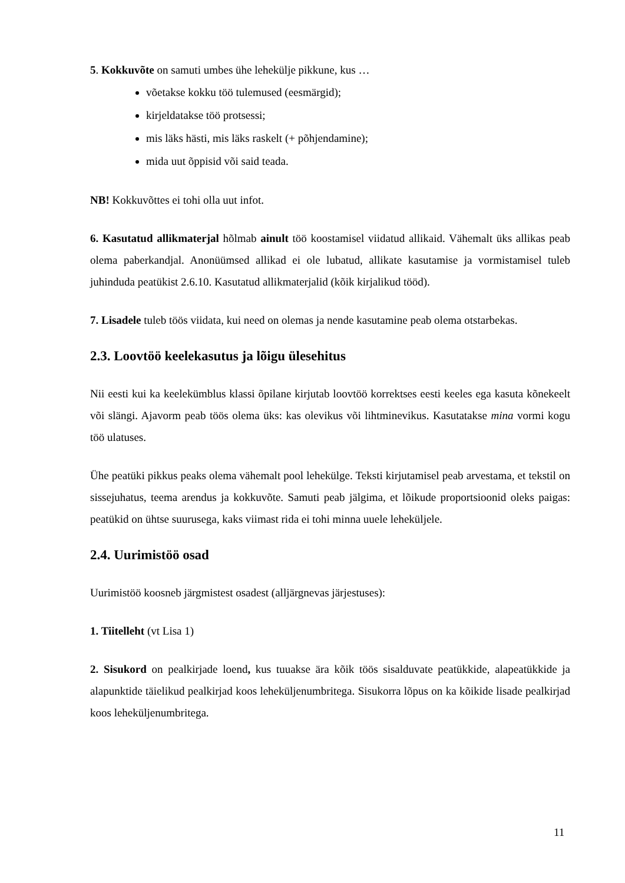5. Kokkuvõte on samuti umbes ühe lehekülje pikkune, kus …
võetakse kokku töö tulemused (eesmärgid);
kirjeldatakse töö protsessi;
mis läks hästi, mis läks raskelt (+ põhjendamine);
mida uut õppisid või said teada.
NB! Kokkuvõttes ei tohi olla uut infot.
6. Kasutatud allikmaterjal hõlmab ainult töö koostamisel viidatud allikaid. Vähemalt üks allikas peab olema paberkandjal. Anonüümsed allikad ei ole lubatud, allikate kasutamise ja vormistamisel tuleb juhinduda peatükist 2.6.10. Kasutatud allikmaterjalid (kõik kirjalikud tööd).
7. Lisadele tuleb töös viidata, kui need on olemas ja nende kasutamine peab olema otstarbekas.
2.3. Loovtöö keelekasutus ja lõigu ülesehitus
Nii eesti kui ka keelekümblus klassi õpilane kirjutab loovtöö korrektses eesti keeles ega kasuta kõnekeelt või slängi. Ajavorm peab töös olema üks: kas olevikus või lihtminevikus. Kasutatakse mina vormi kogu töö ulatuses.
Ühe peatüki pikkus peaks olema vähemalt pool lehekülge. Teksti kirjutamisel peab arvestama, et tekstil on sissejuhatus, teema arendus ja kokkuvõte. Samuti peab jälgima, et lõikude proportsioonid oleks paigas: peatükid on ühtse suurusega, kaks viimast rida ei tohi minna uuele leheküljele.
2.4. Uurimistöö osad
Uurimistöö koosneb järgmistest osadest (alljärgnevas järjestuses):
1. Tiitelleht (vt Lisa 1)
2. Sisukord on pealkirjade loend, kus tuuakse ära kõik töös sisalduvate peatükkide, alapeatükkide ja alapunktide täielikud pealkirjad koos leheküljenumbritega. Sisukorra lõpus on ka kõikide lisade pealkirjad koos leheküljenumbritega.
11